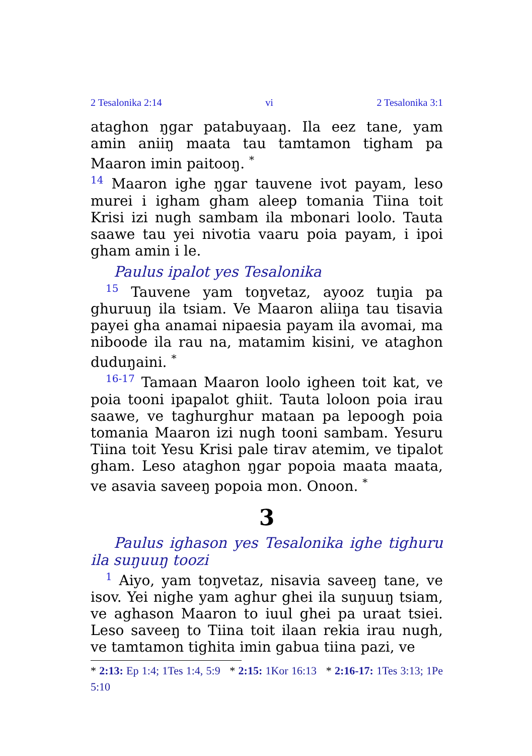2 Tesalonika 2:14 vi 2 Tesalonika 3:1
ataghon ŋgar patabuyaaŋ. Ila eez tane, yam amin aniiŋ maata tau tamtamon tigham pa Maaron imin paitooŋ. <sup>*</sup>
<sup>14</sup> Maaron ighe ŋgar tauvene ivot payam, leso murei i igham gham aleep tomania Tiina toit Krisi izi nugh sambam ila mbonari loolo. Tauta saawe tau yei nivotia vaaru poia payam, i ipoi gham amin i le.
Paulus ipalot yes Tesalonika
<sup>15</sup> Tauvene yam toŋvetaz, ayooz tuŋia pa ghuruuŋ ila tsiam. Ve Maaron aliiŋa tau tisavia payei gha anamai nipaesia payam ila avomai, ma niboode ila rau na, matamim kisini, ve ataghon duduŋaini. <sup>*</sup>
<sup>16-17</sup> Tamaan Maaron loolo igheen toit kat, ve poia tooni ipapalot ghiit. Tauta loloon poia irau saawe, ve taghurghur mataan pa lepoogh poia tomania Maaron izi nugh tooni sambam. Yesuru Tiina toit Yesu Krisi pale tirav atemim, ve tipalot gham. Leso ataghon ŋgar popoia maata maata, ve asavia saveeŋ popoia mon. Onoon. <sup>*</sup>
3
Paulus ighason yes Tesalonika ighe tighuru ila suŋuuŋ toozi
<sup>1</sup> Aiyo, yam toŋvetaz, nisavia saveeŋ tane, ve isov. Yei nighe yam aghur ghei ila suŋuuŋ tsiam, ve aghason Maaron to iuul ghei pa uraat tsiei. Leso saveeŋ to Tiina toit ilaan rekia irau nugh, ve tamtamon tighita imin gabua tiina pazi, ve
* 2:13: Ep 1:4; 1Tes 1:4, 5:9 * 2:15: 1Kor 16:13 * 2:16-17: 1Tes 3:13; 1Pe 5:10